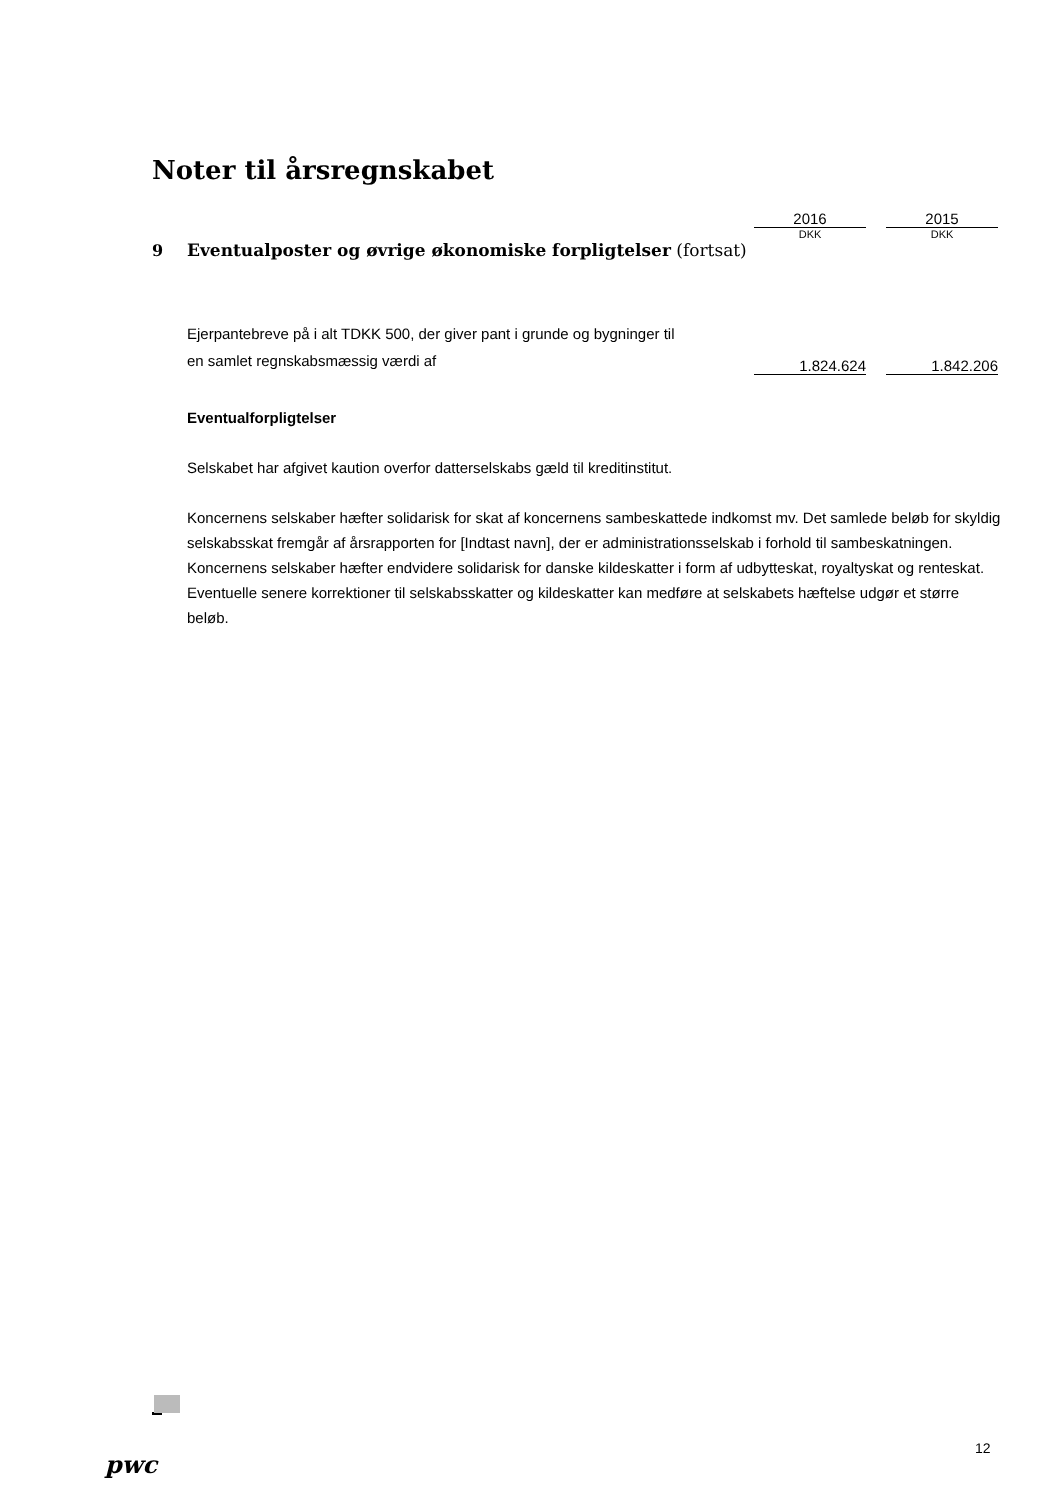Noter til årsregnskabet
| | | 2016 | | 2015 |
| | | DKK | | DKK |
| 9 | Eventualposter og øvrige økonomiske forpligtelser (fortsat) | | | |
| | Ejerpantebreve på i alt TDKK 500, der giver pant i grunde og bygninger til en samlet regnskabsmæssig værdi af | 1.824.624 | | 1.842.206 |
Eventualforpligtelser
Selskabet har afgivet kaution overfor datterselskabs gæld til kreditinstitut.
Koncernens selskaber hæfter solidarisk for skat af koncernens sambeskattede indkomst mv. Det samlede beløb for skyldig selskabsskat fremgår af årsrapporten for [Indtast navn], der er administrationsselskab i forhold til sambeskatningen. Koncernens selskaber hæfter endvidere solidarisk for danske kildeskatter i form af udbytteskat, royaltyskat og renteskat. Eventuelle senere korrektioner til selskabsskatter og kildeskatter kan medføre at selskabets hæftelse udgør et større beløb.
pwc
12